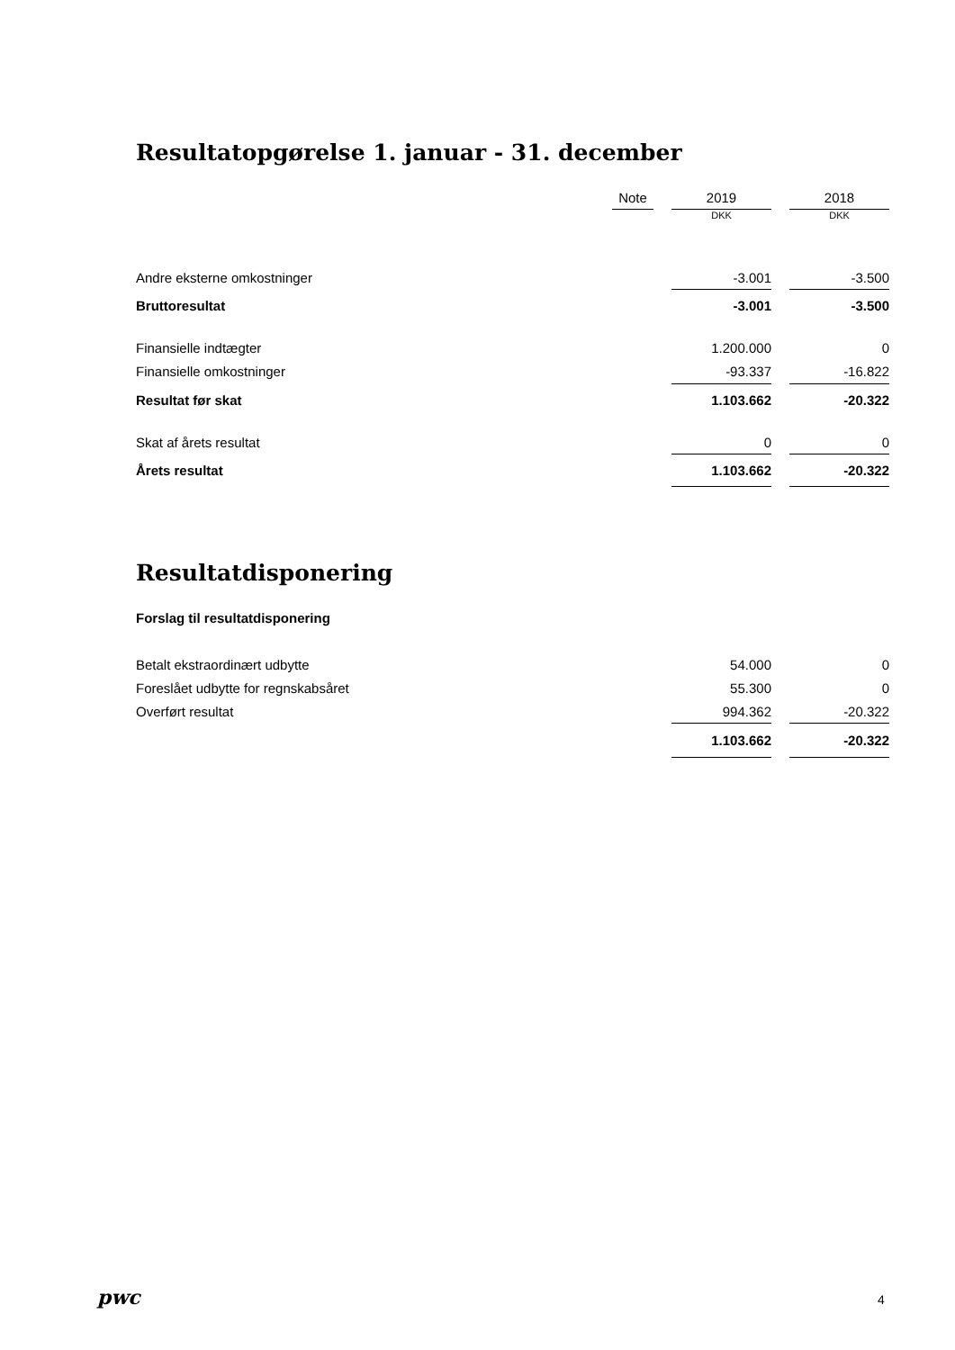Resultatopgørelse 1. januar - 31. december
| | Note | | 2019 | | 2018 |
| --- | --- | --- | --- | --- | --- |
| | | | DKK | | DKK |
| Andre eksterne omkostninger | | | -3.001 | | -3.500 |
| Bruttoresultat | | | -3.001 | | -3.500 |
| Finansielle indtægter | | | 1.200.000 | | 0 |
| Finansielle omkostninger | | | -93.337 | | -16.822 |
| Resultat før skat | | | 1.103.662 | | -20.322 |
| Skat af årets resultat | | | 0 | | 0 |
| Årets resultat | | | 1.103.662 | | -20.322 |
Resultatdisponering
Forslag til resultatdisponering
| Betalt ekstraordinært udbytte | | | 54.000 | | 0 |
| Foreslået udbytte for regnskabsåret | | | 55.300 | | 0 |
| Overført resultat | | | 994.362 | | -20.322 |
| | | | 1.103.662 | | -20.322 |
pwc 4